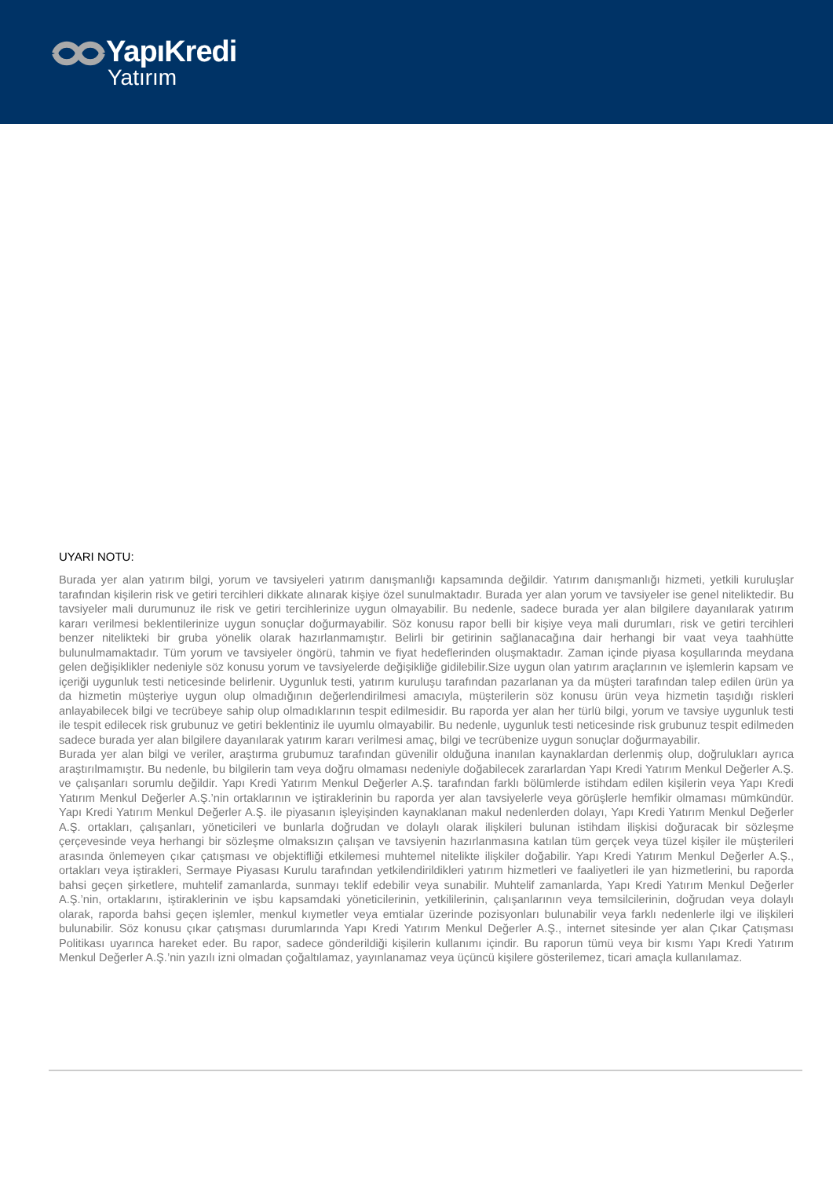YapıKredi
Yatırım
UYARI NOTU:
Burada yer alan yatırım bilgi, yorum ve tavsiyeleri yatırım danışmanlığı kapsamında değildir. Yatırım danışmanlığı hizmeti, yetkili kuruluşlar tarafından kişilerin risk ve getiri tercihleri dikkate alınarak kişiye özel sunulmaktadır. Burada yer alan yorum ve tavsiyeler ise genel niteliktedir. Bu tavsiyeler mali durumunuz ile risk ve getiri tercihlerinize uygun olmayabilir. Bu nedenle, sadece burada yer alan bilgilere dayanılarak yatırım kararı verilmesi beklentilerinize uygun sonuçlar doğurmayabilir. Söz konusu rapor belli bir kişiye veya mali durumları, risk ve getiri tercihleri benzer nitelikteki bir gruba yönelik olarak hazırlanmamıştır. Belirli bir getirinin sağlanacağına dair herhangi bir vaat veya taahhütte bulunulmamaktadır. Tüm yorum ve tavsiyeler öngörü, tahmin ve fiyat hedeflerinden oluşmaktadır. Zaman içinde piyasa koşullarında meydana gelen değişiklikler nedeniyle söz konusu yorum ve tavsiyelerde değişikliğe gidilebilir.Size uygun olan yatırım araçlarının ve işlemlerin kapsam ve içeriği uygunluk testi neticesinde belirlenir. Uygunluk testi, yatırım kuruluşu tarafından pazarlanan ya da müşteri tarafından talep edilen ürün ya da hizmetin müşteriye uygun olup olmadığının değerlendirilmesi amacıyla, müşterilerin söz konusu ürün veya hizmetin taşıdığı riskleri anlayabilecek bilgi ve tecrübeye sahip olup olmadıklarının tespit edilmesidir. Bu raporda yer alan her türlü bilgi, yorum ve tavsiye uygunluk testi ile tespit edilecek risk grubunuz ve getiri beklentiniz ile uyumlu olmayabilir. Bu nedenle, uygunluk testi neticesinde risk grubunuz tespit edilmeden sadece burada yer alan bilgilere dayanılarak yatırım kararı verilmesi amaç, bilgi ve tecrübenize uygun sonuçlar doğurmayabilir.
Burada yer alan bilgi ve veriler, araştırma grubumuz tarafından güvenilir olduğuna inanılan kaynaklardan derlenmiş olup, doğrulukları ayrıca araştırılmamıştır. Bu nedenle, bu bilgilerin tam veya doğru olmaması nedeniyle doğabilecek zararlardan Yapı Kredi Yatırım Menkul Değerler A.Ş. ve çalışanları sorumlu değildir. Yapı Kredi Yatırım Menkul Değerler A.Ş. tarafından farklı bölümlerde istihdam edilen kişilerin veya Yapı Kredi Yatırım Menkul Değerler A.Ş.’nin ortaklarının ve iştiraklerinin bu raporda yer alan tavsiyelerle veya görüşlerle hemfikir olmaması mümkündür. Yapı Kredi Yatırım Menkul Değerler A.Ş. ile piyasanın işleyişinden kaynaklanan makul nedenlerden dolayı, Yapı Kredi Yatırım Menkul Değerler A.Ş. ortakları, çalışanları, yöneticileri ve bunlarla doğrudan ve dolaylı olarak ilişkileri bulunan istihdam ilişkisi doğuracak bir sözleşme çerçevesinde veya herhangi bir sözleşme olmaksızın çalışan ve tavsiyenin hazırlanmasına katılan tüm gerçek veya tüzel kişiler ile müşterileri arasında önlemeyen çıkar çatışması ve objektifliği etkilemesi muhtemel nitelikte ilişkiler doğabilir. Yapı Kredi Yatırım Menkul Değerler A.Ş., ortakları veya iştirakleri, Sermaye Piyasası Kurulu tarafından yetkilendirildikleri yatırım hizmetleri ve faaliyetleri ile yan hizmetlerini, bu raporda bahsi geçen şirketlere, muhtelif zamanlarda, sunmayı teklif edebilir veya sunabilir. Muhtelif zamanlarda, Yapı Kredi Yatırım Menkul Değerler A.Ş.’nin, ortaklarını, iştiraklerinin ve işbu kapsamdaki yöneticilerinin, yetkililerinin, çalışanlarının veya temsilcilerinin, doğrudan veya dolaylı olarak, raporda bahsi geçen işlemler, menkul kıymetler veya emtialar üzerinde pozisyonları bulunabilir veya farklı nedenlerle ilgi ve ilişkileri bulunabilir. Söz konusu çıkar çatışması durumlarında Yapı Kredi Yatırım Menkul Değerler A.Ş., internet sitesinde yer alan Çıkar Çatışması Politikası uyarınca hareket eder. Bu rapor, sadece gönderildiği kişilerin kullanımı içindir. Bu raporun tümü veya bir kısmı Yapı Kredi Yatırım Menkul Değerler A.Ş.’nin yazılı izni olmadan çoğaltılamaz, yayınlanamaz veya üçüncü kişilere gösterilemez, ticari amaçla kullanılamaz.